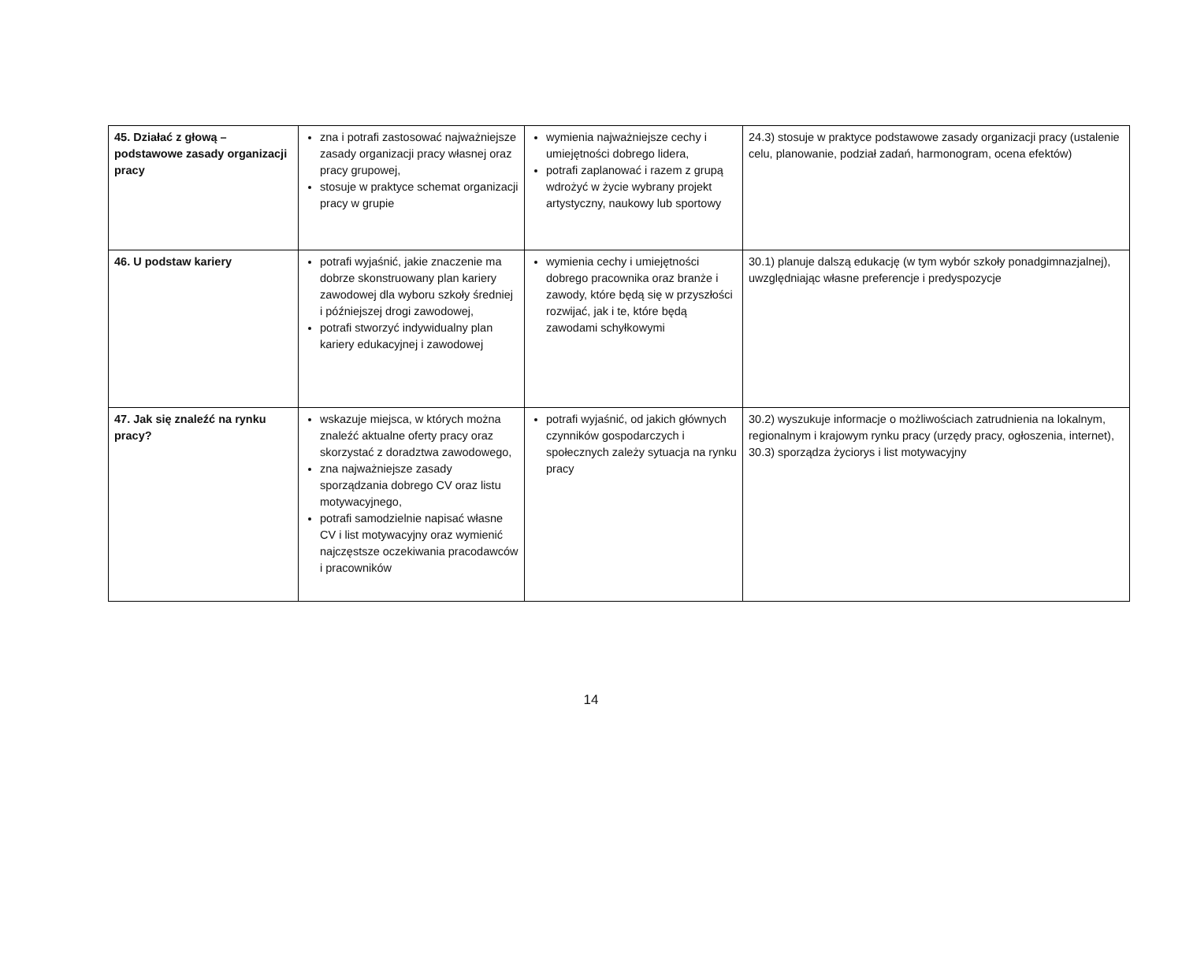| 45. Działać z głową – podstawowe zasady organizacji pracy | zna i potrafi zastosować najważniejsze zasady organizacji pracy własnej oraz pracy grupowej, stosuje w praktyce schemat organizacji pracy w grupie | wymienia najważniejsze cechy i umiejętności dobrego lidera, potrafi zaplanować i razem z grupą wdrożyć w życie wybrany projekt artystyczny, naukowy lub sportowy | 24.3) stosuje w praktyce podstawowe zasady organizacji pracy (ustalenie celu, planowanie, podział zadań, harmonogram, ocena efektów) |
| 46. U podstaw kariery | potrafi wyjaśnić, jakie znaczenie ma dobrze skonstruowany plan kariery zawodowej dla wyboru szkoły średniej i późniejszej drogi zawodowej, potrafi stworzyć indywidualny plan kariery edukacyjnej i zawodowej | wymienia cechy i umiejętności dobrego pracownika oraz branże i zawody, które będą się w przyszłości rozwijać, jak i te, które będą zawodami schyłkowymi | 30.1) planuje dalszą edukację (w tym wybór szkoły ponadgimnazjalnej), uwzględniając własne preferencje i predyspozycje |
| 47. Jak się znaleźć na rynku pracy? | wskazuje miejsca, w których można znaleźć aktualne oferty pracy oraz skorzystać z doradztwa zawodowego, zna najważniejsze zasady sporządzania dobrego CV oraz listu motywacyjnego, potrafi samodzielnie napisać własne CV i list motywacyjny oraz wymienić najczęstsze oczekiwania pracodawców i pracowników | potrafi wyjaśnić, od jakich głównych czynników gospodarczych i społecznych zależy sytuacja na rynku pracy | 30.2) wyszukuje informacje o możliwościach zatrudnienia na lokalnym, regionalnym i krajowym rynku pracy (urzędy pracy, ogłoszenia, internet), 30.3) sporządza życiorys i list motywacyjny |
14